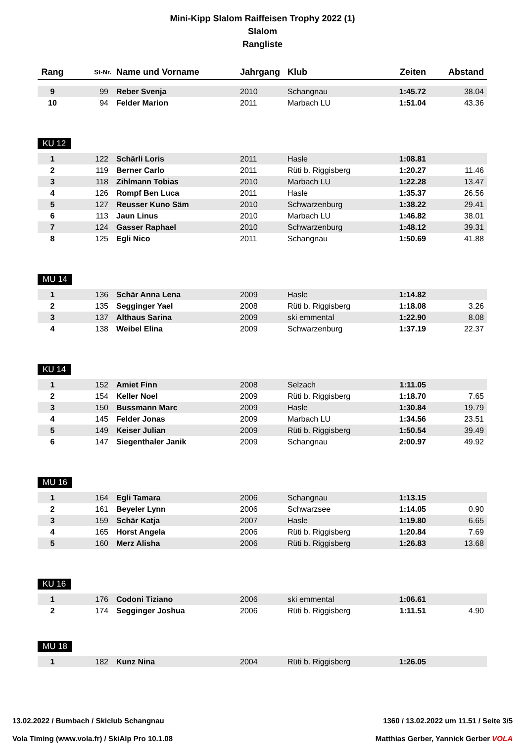Mini-Kipp Slalom Raiffeisen Trophy 2022 (1)
Slalom
Rangliste
| Rang | St-Nr. | Name und Vorname | Jahrgang | Klub | Zeiten | Abstand |
| --- | --- | --- | --- | --- | --- | --- |
| 9 | 99 | Reber Svenja | 2010 | Schangnau | 1:45.72 | 38.04 |
| 10 | 94 | Felder Marion | 2011 | Marbach LU | 1:51.04 | 43.36 |
KU 12
| 1 | 122 | Schärli Loris | 2011 | Hasle | 1:08.81 | |
| 2 | 119 | Berner Carlo | 2011 | Rüti b. Riggisberg | 1:20.27 | 11.46 |
| 3 | 118 | Zihlmann Tobias | 2010 | Marbach LU | 1:22.28 | 13.47 |
| 4 | 126 | Rompf Ben Luca | 2011 | Hasle | 1:35.37 | 26.56 |
| 5 | 127 | Reusser Kuno Säm | 2010 | Schwarzenburg | 1:38.22 | 29.41 |
| 6 | 113 | Jaun Linus | 2010 | Marbach LU | 1:46.82 | 38.01 |
| 7 | 124 | Gasser Raphael | 2010 | Schwarzenburg | 1:48.12 | 39.31 |
| 8 | 125 | Egli Nico | 2011 | Schangnau | 1:50.69 | 41.88 |
MU 14
| 1 | 136 | Schär Anna Lena | 2009 | Hasle | 1:14.82 | |
| 2 | 135 | Segginger Yael | 2008 | Rüti b. Riggisberg | 1:18.08 | 3.26 |
| 3 | 137 | Althaus Sarina | 2009 | ski emmental | 1:22.90 | 8.08 |
| 4 | 138 | Weibel Elina | 2009 | Schwarzenburg | 1:37.19 | 22.37 |
KU 14
| 1 | 152 | Amiet Finn | 2008 | Selzach | 1:11.05 | |
| 2 | 154 | Keller Noel | 2009 | Rüti b. Riggisberg | 1:18.70 | 7.65 |
| 3 | 150 | Bussmann Marc | 2009 | Hasle | 1:30.84 | 19.79 |
| 4 | 145 | Felder Jonas | 2009 | Marbach LU | 1:34.56 | 23.51 |
| 5 | 149 | Keiser Julian | 2009 | Rüti b. Riggisberg | 1:50.54 | 39.49 |
| 6 | 147 | Siegenthaler Janik | 2009 | Schangnau | 2:00.97 | 49.92 |
MU 16
| 1 | 164 | Egli Tamara | 2006 | Schangnau | 1:13.15 | |
| 2 | 161 | Beyeler Lynn | 2006 | Schwarzsee | 1:14.05 | 0.90 |
| 3 | 159 | Schär Katja | 2007 | Hasle | 1:19.80 | 6.65 |
| 4 | 165 | Horst Angela | 2006 | Rüti b. Riggisberg | 1:20.84 | 7.69 |
| 5 | 160 | Merz Alisha | 2006 | Rüti b. Riggisberg | 1:26.83 | 13.68 |
KU 16
| 1 | 176 | Codoni Tiziano | 2006 | ski emmental | 1:06.61 | |
| 2 | 174 | Segginger Joshua | 2006 | Rüti b. Riggisberg | 1:11.51 | 4.90 |
MU 18
| 1 | 182 | Kunz Nina | 2004 | Rüti b. Riggisberg | 1:26.05 | |
13.02.2022 / Bumbach / Skiclub Schangnau 1360 / 13.02.2022 um 11.51 / Seite 3/5
Vola Timing (www.vola.fr) / SkiAlp Pro 10.1.08 Matthias Gerber, Yannick Gerber VOLA